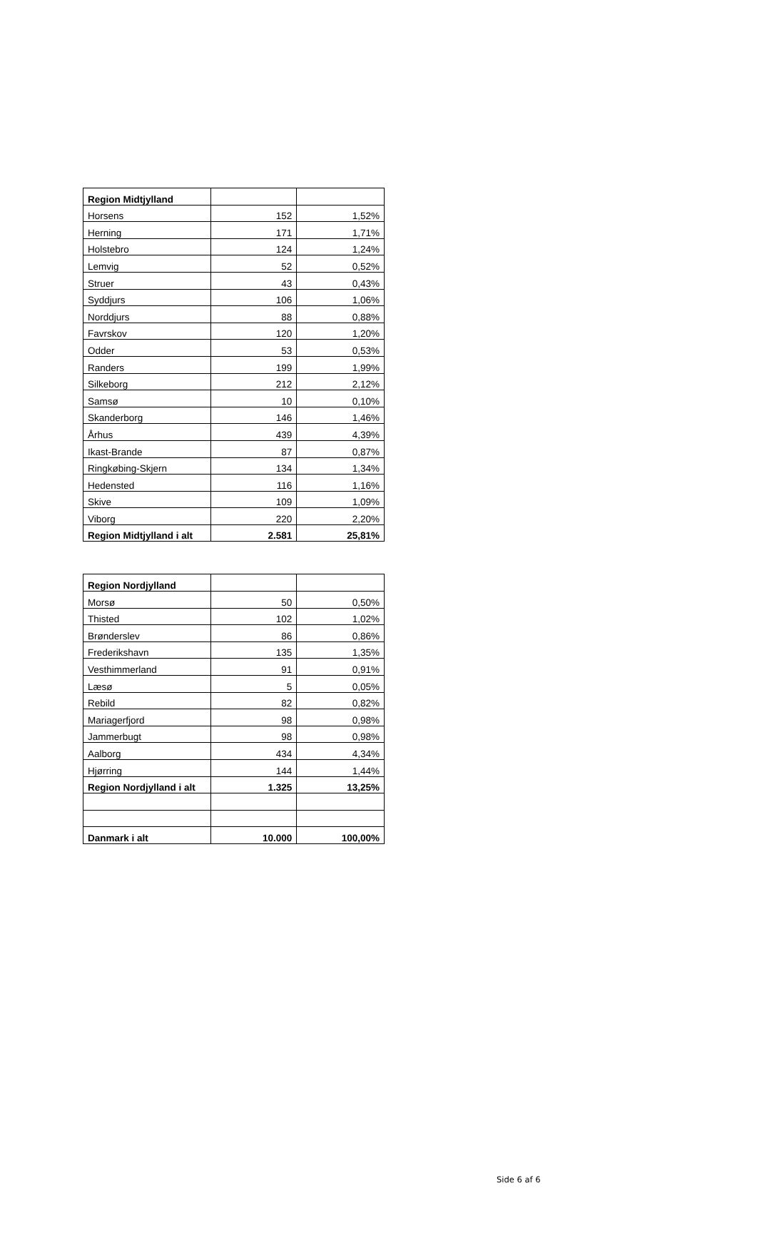| Region Midtjylland | | |
| Horsens | 152 | 1,52% |
| Herning | 171 | 1,71% |
| Holstebro | 124 | 1,24% |
| Lemvig | 52 | 0,52% |
| Struer | 43 | 0,43% |
| Syddjurs | 106 | 1,06% |
| Norddjurs | 88 | 0,88% |
| Favrskov | 120 | 1,20% |
| Odder | 53 | 0,53% |
| Randers | 199 | 1,99% |
| Silkeborg | 212 | 2,12% |
| Samsø | 10 | 0,10% |
| Skanderborg | 146 | 1,46% |
| Århus | 439 | 4,39% |
| Ikast-Brande | 87 | 0,87% |
| Ringkøbing-Skjern | 134 | 1,34% |
| Hedensted | 116 | 1,16% |
| Skive | 109 | 1,09% |
| Viborg | 220 | 2,20% |
| Region Midtjylland i alt | 2.581 | 25,81% |
| Region Nordjylland | | |
| Morsø | 50 | 0,50% |
| Thisted | 102 | 1,02% |
| Brønderslev | 86 | 0,86% |
| Frederikshavn | 135 | 1,35% |
| Vesthimmerland | 91 | 0,91% |
| Læsø | 5 | 0,05% |
| Rebild | 82 | 0,82% |
| Mariagerfjord | 98 | 0,98% |
| Jammerbugt | 98 | 0,98% |
| Aalborg | 434 | 4,34% |
| Hjørring | 144 | 1,44% |
| Region Nordjylland i alt | 1.325 | 13,25% |
| Danmark i alt | 10.000 | 100,00% |
Side 6 af 6